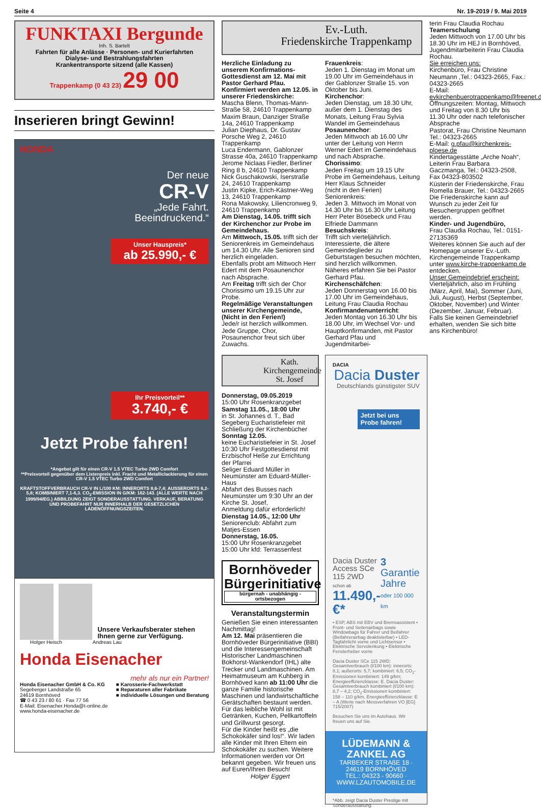Seite 4 Nr. 19-2019 / 9. Mai 2019
FUNKTAXI Bergunde
Inh. S. Bartelt
Fahrten für alle Anlässe · Personen- und Kurierfahrten
Dialyse- und Bestrahlungsfahrten
Krankentransporte sitzend (alle Kassen)
Trappenkamp (0 43 23) 29 00
Inserieren bringt Gewinn!
HONDA
Der neue
CR-V
„Jede Fahrt.
Beeindruckend.“
Unser Hauspreis*
ab 25.990,- €
Ihr Preisvorteil**
3.740,- €
Jetzt Probe fahren!
*Angebot gilt für einen CR-V 1.5 VTEC Turbo 2WD Comfort
**Preisvorteil gegenüber dem Listenpreis inkl. Fracht und Metalliclackierung für einen CR-V 1.5 VTEC Turbo 2WD Comfort
KRAFTSTOFFVERBRAUCH CR-V IN L/100 KM: INNERORTS 8,6-7,4; AUSSERORTS 6,2-5,8; KOMBINIERT 7,1-6,3. CO<sub>2</sub>-EMISSION IN G/KM: 162-143. (ALLE WERTE NACH 1999/94/EG.) ABBILDUNG ZEIGT SONDERAUSSTATTUNG. VERKAUF, BERATUNG UND PROBEFAHRT NUR INNERHALB DER GESETZLICHEN LADENÖFFNUNGSZEITEN.
Unsere Verkaufsberater stehen Ihnen gerne zur Verfügung.
Holger Heisch Andreas Lau
Honda Eisenacher
mehr als nur ein Partner!
Honda Eisenacher GmbH & Co. KG
Segeberger Landstraße 65
24619 Bornhöved
☎ 0 43 23 / 80 61 · Fax 77 56
E-Mail: Eisenacher.Honda@t-online.de
www.honda-eisenacher.de
■ Karosserie-Fachwerkstatt
■ Reparaturen aller Fabrikate
■ individuelle Lösungen und Beratung
Ev.-Luth.
Friedenskirche Trappenkamp
Herzliche Einladung zu unserem Konfirmations-Gottesdienst am 12. Mai mit Pastor Gerhard Pfau.
Konfirmiert werden am 12.05. in unserer Friedenskirche:
Mascha Blenn, Thomas-Mann-Straße 58, 24610 Trappenkamp
Maxim Braun, Danziger Straße 14a, 24610 Trappenkamp
Julian Diephaus, Dr. Gustav Porsche Weg 2, 24610 Trappenkamp
Luca Endermann, Gablonzer Strasse 40a, 24610 Trappenkamp
Jerome Niclaas Fiedler, Berliner Ring 8 b, 24610 Trappenkamp
Nick Guschakowski, Iserstraße 24, 24610 Trappenkamp
Justin Kipke, Erich-Kästner-Weg 13, 24610 Trappenkamp
Rona Makowsky, Liliencronweg 9, 24610 Trappenkamp
Am Dienstag, 14.05. trifft sich der Kirchenchor zur Probe im Gemeindehaus.
Am Mittwoch, 15.05. trifft sich der Seniorenkreis im Gemeindehaus um 14.30 Uhr. Alle Senioren sind herzlich eingeladen.
Ebenfalls probt am Mittwoch Herr Edert mit dem Posaunenchor nach Absprache.
Am Freitag trifft sich der Chor Chorissimo um 19.15 Uhr zur Probe.
Regelmäßige Veranstaltungen unserer Kirchengemeinde, (Nicht in den Ferien!)
Jede/r ist herzlich willkommen. Jede Gruppe, Chor, Posaunenchor freut sich über Zuwachs.
Frauenkreis:
Jeden 1. Dienstag im Monat um 19.00 Uhr im Gemeindehaus in der Gablonzer Straße 15. von Oktober bis Juni.
Kirchenchor:
Jeden Dienstag, um 18.30 Uhr, außer dem 1. Dienstag des Monats, Leitung Frau Sylvia Wandel im Gemeindehaus
Posaunenchor:
Jeden Mittwoch ab 16.00 Uhr unter der Leitung von Herrn Werner Edert im Gemeindehaus und nach Absprache.
Chorissimo:
Jeden Freitag um 19.15 Uhr Probe im Gemeindehaus, Leitung Herr Klaus Schneider
(nicht in den Ferien)
Seniorenkreis:
Jeden 3. Mittwoch im Monat von 14.30 Uhr bis 16.30 Uhr Leitung Herr Peter Bösebeck und Frau Elfriede Dammann
Besuchskreis:
Trifft sich vierteljährlich. Interessierte, die ältere Gemeindeglieder zu Geburtstagen besuchen möchten, sind herzlich willkommen. Näheres erfahren Sie bei Pastor Gerhard Pfau.
Kirchenschäfchen:
Jeden Donnerstag von 16.00 bis 17.00 Uhr im Gemeindehaus, Leitung Frau Claudia Rochau
Konfirmandenunterricht:
Jeden Montag von 16.30 Uhr bis 18.00 Uhr, im Wechsel Vor- und Hauptkonfirmanden, mit Pastor Gerhard Pfau und Jugendmitarbei-
Kath.
Kirchengemeinde
St. Josef
Donnerstag, 09.05.2019
15:00 Uhr Rosenkranzgebet
Samstag 11.05., 18:00 Uhr
in St. Johannes d. T., Bad Segeberg Eucharistiefeier mit Schließung der Kirchenbücher
Sonntag 12.05.
keine Eucharistiefeier in St. Josef
10:30 Uhr Festgottesdienst mit Erzbischof Heße zur Errichtung der Pfarrei
Seliger Eduard Müller in Neumünster am Eduard-Müller-Haus
Abfahrt des Busses nach Neumünster um 9:30 Uhr an der Kirche St. Josef,
Anmeldung dafür erforderlich!
Dienstag 14.05., 12:00 Uhr
Seniorenclub: Abfahrt zum Matjes-Essen
Donnerstag, 16.05.
15:00 Uhr Rosenkranzgebet
15:00 Uhr kfd: Terrassenfest
Bornhöveder Bürgerinitiative
bürgernah - unabhängig - ortsbezogen
Veranstaltungstermin
Genießen Sie einen interessanten Nachmittag!
Am 12. Mai präsentieren die Bornhöveder Bürgerinitiative (BBI) und die Interessengemeinschaft Historischer Landmaschinen Bokhorst-Wankendorf (IHL) alte Trecker und Landmaschinen. Am Heimatmuseum am Kuhberg in Bornhöved kann ab 11:00 Uhr die ganze Familie historische Maschinen und landwirtschaftliche Gerätschaften bestaunt werden. Für das leibliche Wohl ist mit Getränken, Kuchen, Pellkartoffeln und Grillwurst gesorgt.
Für die Kinder heißt es „die Schokokäfer sind los!“. Wir laden alle Kinder mit Ihren Eltern ein Schokokäfer zu suchen. Weitere Informationen werden vor Ort bekannt gegeben. Wir freuen uns auf Euren/Ihren Besuch!
Holger Eggert
DACIA
Dacia Duster
Deutschlands günstigster SUV
Jetzt bei uns Probe fahren!
Dacia Duster Access SCe 115 2WD
schon ab
11.490,- €*
3 Garantie Jahre
oder 100 000 km
• ESP, ABS mit EBV und Bremsassistent • Front- und Seitenairbags sowie Windowbags für Fahrer und Beifahrer (Beifahrerairbag deaktivierbar) • LED-Tagfahrlicht vorne und Lichtsensor • Elektrische Servolenkung • Elektrische Fensterheber vorne
Dacia Duster SCe 115 2WD: Gesamtverbrauch (l/100 km): innerorts: 8,1; außerorts: 5,7; kombiniert: 6,5; CO<sub>2</sub>-Emissionen kombiniert: 149 g/km; Energieeffizienzklasse: E. Dacia Duster: Gesamtverbrauch kombiniert (l/100 km): 8,7 – 4,2; CO<sub>2</sub>-Emissionen kombiniert: 158 – 110 g/km, Energieeffizienzklasse: E – A (Werte nach Messverfahren VO [EG] 715/2007)
Besuchen Sie uns im Autohaus. Wir freuen uns auf Sie.
LÜDEMANN & ZANKEL AG
TARBEKER STRAßE 18 · 24619 BORNHÖVED
TEL.: 04323 - 90660 · WWW.LZAUTOMOBILE.DE
*Abb. zeigt Dacia Duster Prestige mit Sonderausstattung.
terin Frau Claudia Rochau
Teamerschulung
Jeden Mittwoch von 17.00 Uhr bis 18.30 Uhr im HEJ in Bornhöved, Jugendmitarbeiterin Frau Claudia Rochau.
Sie erreichen uns:
Kirchenbüro, Frau Christine Neumann ,Tel.: 04323-2665, Fax.: 04323-2665
E-Mail: evkirchenbuerotrappenkamp@freenet.de
Öffnungszeiten: Montag, Mittwoch und Freitag von 8.30 Uhr bis 11.30 Uhr oder nach telefonischer Absprache
Pastorat, Frau Christine Neumann Tel.: 04323-2665
E-Mail: g.pfau@kirchenkreis-ploese.de
Kindertagesstätte „Arche Noah“, Leiterin Frau Barbara Gaczmanga, Tel.: 04323-2508, Fax 04323-803502
Küsterin der Friedenskirche, Frau Romella Brauer, Tel.: 04323-2665
Die Friedenskirche kann auf Wunsch zu jeder Zeit für Besuchergruppen geöffnet werden.
Kinder- und Jugendbüro,
Frau Claudia Rochau, Tel.: 0151-27135369
Weiteres können Sie auch auf der Homepage unserer Ev.-Luth. Kirchengemeinde Trappenkamp unter www.kirche-trappenkamp.de entdecken.
Unser Gemeindebrief erscheint:
Vierteljährlich, also im Frühling (März, April, Mai), Sommer (Juni, Juli, August), Herbst (September, Oktober, November) und Winter (Dezember, Januar, Februar). Falls Sie keinen Gemeindebrief erhalten, wenden Sie sich bitte ans Kirchenbüro!